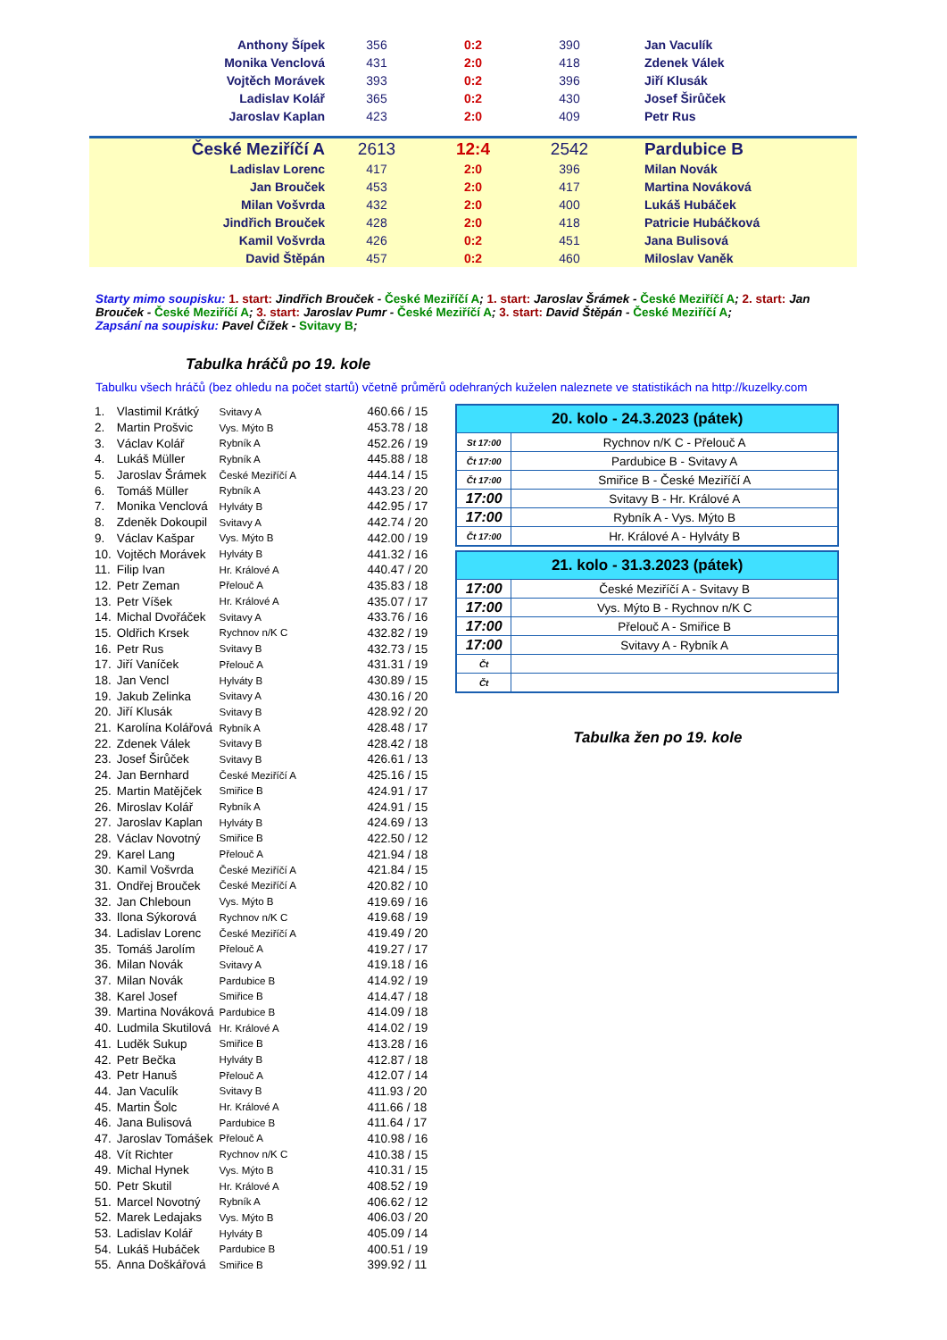| Anthony Šípek | 356 | 0:2 | 390 | Jan Vaculík |
| Monika Venclová | 431 | 2:0 | 418 | Zdenek Válek |
| Vojtěch Morávek | 393 | 0:2 | 396 | Jiří Klusák |
| Ladislav Kolář | 365 | 0:2 | 430 | Josef Širůček |
| Jaroslav Kaplan | 423 | 2:0 | 409 | Petr Rus |
| České Meziříčí A | 2613 | 12:4 | 2542 | Pardubice B |
| Ladislav Lorenc | 417 | 2:0 | 396 | Milan Novák |
| Jan Brouček | 453 | 2:0 | 417 | Martina Nováková |
| Milan Vošvrda | 432 | 2:0 | 400 | Lukáš Hubáček |
| Jindřich Brouček | 428 | 2:0 | 418 | Patricie Hubáčková |
| Kamil Vošvrda | 426 | 0:2 | 451 | Jana Bulisová |
| David Štěpán | 457 | 0:2 | 460 | Miloslav Vaněk |
Starty mimo soupisku: 1. start: Jindřich Brouček - České Meziříčí A; 1. start: Jaroslav Šrámek - České Meziříčí A; 2. start: Jan Brouček - České Meziříčí A; 3. start: Jaroslav Pumr - České Meziříčí A; 3. start: David Štěpán - České Meziříčí A;
Zapsání na soupisku: Pavel Čížek - Svitavy B;
Tabulka hráčů po 19. kole
Tabulku všech hráčů (bez ohledu na počet startů) včetně průměrů odehraných kuželen naleznete ve statistikách na http://kuzelky.com
| 1. | Vlastimil Krátký | Svitavy A | 460.66 / 15 |
| 2. | Martin Prošvic | Vys. Mýto B | 453.78 / 18 |
| 3. | Václav Kolář | Rybník A | 452.26 / 19 |
| 4. | Lukáš Müller | Rybník A | 445.88 / 18 |
| 5. | Jaroslav Šrámek | České Meziříčí A | 444.14 / 15 |
| 6. | Tomáš Müller | Rybník A | 443.23 / 20 |
| 7. | Monika Venclová | Hylváty B | 442.95 / 17 |
| 8. | Zdeněk Dokoupil | Svitavy A | 442.74 / 20 |
| 9. | Václav Kašpar | Vys. Mýto B | 442.00 / 19 |
| 10. | Vojtěch Morávek | Hylváty B | 441.32 / 16 |
| 11. | Filip Ivan | Hr. Králové A | 440.47 / 20 |
| 12. | Petr Zeman | Přelouč A | 435.83 / 18 |
| 13. | Petr Víšek | Hr. Králové A | 435.07 / 17 |
| 14. | Michal Dvořáček | Svitavy A | 433.76 / 16 |
| 15. | Oldřich Krsek | Rychnov n/K C | 432.82 / 19 |
| 16. | Petr Rus | Svitavy B | 432.73 / 15 |
| 17. | Jiří Vaníček | Přelouč A | 431.31 / 19 |
| 18. | Jan Vencl | Hylváty B | 430.89 / 15 |
| 19. | Jakub Zelinka | Svitavy A | 430.16 / 20 |
| 20. | Jiří Klusák | Svitavy B | 428.92 / 20 |
| 21. | Karolína Kolářová | Rybník A | 428.48 / 17 |
| 22. | Zdenek Válek | Svitavy B | 428.42 / 18 |
| 23. | Josef Širůček | Svitavy B | 426.61 / 13 |
| 24. | Jan Bernhard | České Meziříčí A | 425.16 / 15 |
| 25. | Martin Matějček | Smiřice B | 424.91 / 17 |
| 26. | Miroslav Kolář | Rybník A | 424.91 / 15 |
| 27. | Jaroslav Kaplan | Hylváty B | 424.69 / 13 |
| 28. | Václav Novotný | Smiřice B | 422.50 / 12 |
| 29. | Karel Lang | Přelouč A | 421.94 / 18 |
| 30. | Kamil Vošvrda | České Meziříčí A | 421.84 / 15 |
| 31. | Ondřej Brouček | České Meziříčí A | 420.82 / 10 |
| 32. | Jan Chleboun | Vys. Mýto B | 419.69 / 16 |
| 33. | Ilona Sýkorová | Rychnov n/K C | 419.68 / 19 |
| 34. | Ladislav Lorenc | České Meziříčí A | 419.49 / 20 |
| 35. | Tomáš Jarolím | Přelouč A | 419.27 / 17 |
| 36. | Milan Novák | Svitavy A | 419.18 / 16 |
| 37. | Milan Novák | Pardubice B | 414.92 / 19 |
| 38. | Karel Josef | Smiřice B | 414.47 / 18 |
| 39. | Martina Nováková | Pardubice B | 414.09 / 18 |
| 40. | Ludmila Skutilová | Hr. Králové A | 414.02 / 19 |
| 41. | Luděk Sukup | Smiřice B | 413.28 / 16 |
| 42. | Petr Bečka | Hylváty B | 412.87 / 18 |
| 43. | Petr Hanuš | Přelouč A | 412.07 / 14 |
| 44. | Jan Vaculík | Svitavy B | 411.93 / 20 |
| 45. | Martin Šolc | Hr. Králové A | 411.66 / 18 |
| 46. | Jana Bulisová | Pardubice B | 411.64 / 17 |
| 47. | Jaroslav Tomášek | Přelouč A | 410.98 / 16 |
| 48. | Vít Richter | Rychnov n/K C | 410.38 / 15 |
| 49. | Michal Hynek | Vys. Mýto B | 410.31 / 15 |
| 50. | Petr Skutil | Hr. Králové A | 408.52 / 19 |
| 51. | Marcel Novotný | Rybník A | 406.62 / 12 |
| 52. | Marek Ledajaks | Vys. Mýto B | 406.03 / 20 |
| 53. | Ladislav Kolář | Hylváty B | 405.09 / 14 |
| 54. | Lukáš Hubáček | Pardubice B | 400.51 / 19 |
| 55. | Anna Doškářová | Smiřice B | 399.92 / 11 |
| 20. kolo - 24.3.2023 (pátek) | |
| --- | --- |
| St 17:00 | Rychnov n/K C - Přelouč A |
| Čt 17:00 | Pardubice B - Svitavy A |
| Čt 17:00 | Smiřice B - České Meziříčí A |
| 17:00 | Svitavy B - Hr. Králové A |
| 17:00 | Rybník A - Vys. Mýto B |
| Čt 17:00 | Hr. Králové A - Hylváty B |
| 21. kolo - 31.3.2023 (pátek) | |
| --- | --- |
| 17:00 | České Meziříčí A - Svitavy B |
| 17:00 | Vys. Mýto B - Rychnov n/K C |
| 17:00 | Přelouč A - Smiřice B |
| 17:00 | Svitavy A - Rybník A |
| Čt | |
| Čt | |
Tabulka žen po 19. kole